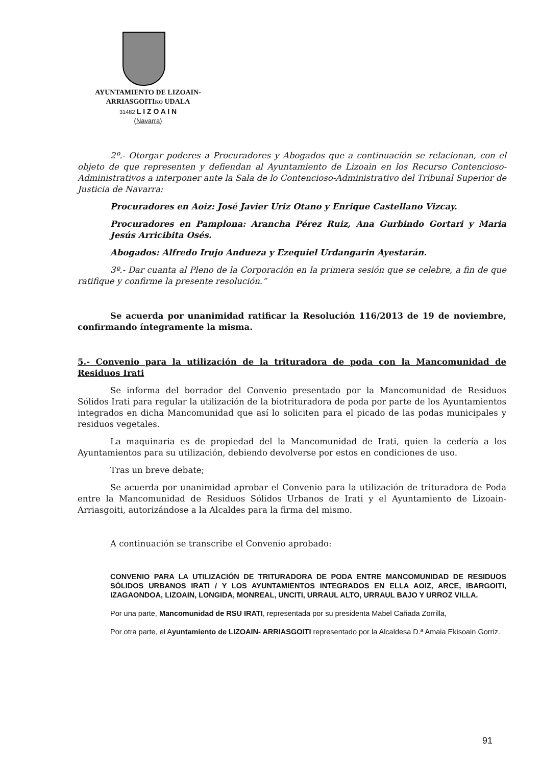AYUNTAMIENTO DE LIZOAIN-
ARRIASGOITIKO UDALA
31482 L I Z O A I N
(Navarra)
2º.- Otorgar poderes a Procuradores y Abogados que a continuación se relacionan, con el objeto de que representen y defiendan al Ayuntamiento de Lizoain en los Recurso Contencioso- Administrativos a interponer ante la Sala de lo Contencioso-Administrativo del Tribunal Superior de Justicia de Navarra:
Procuradores en Aoiz: José Javier Uriz Otano y Enrique Castellano Vizcay.
Procuradores en Pamplona: Arancha Pérez Ruiz, Ana Gurbindo Gortari y Maria Jesús Arricibita Osés.
Abogados: Alfredo Irujo Andueza y Ezequiel Urdangarin Ayestarán.
3º.- Dar cuanta al Pleno de la Corporación en la primera sesión que se celebre, a fin de que ratifique y confirme la presente resolución.”
Se acuerda por unanimidad ratificar la Resolución 116/2013 de 19 de noviembre, confirmando íntegramente la misma.
5.- Convenio para la utilización de la trituradora de poda con la Mancomunidad de Residuos Irati
Se informa del borrador del Convenio presentado por la Mancomunidad de Residuos Sólidos Irati para regular la utilización de la biotrituradora de poda por parte de los Ayuntamientos integrados en dicha Mancomunidad que así lo soliciten para el picado de las podas municipales y residuos vegetales.
La maquinaria es de propiedad del la Mancomunidad de Irati, quien la cedería a los Ayuntamientos para su utilización, debiendo devolverse por estos en condiciones de uso.
Tras un breve debate;
Se acuerda por unanimidad aprobar el Convenio para la utilización de trituradora de Poda entre la Mancomunidad de Residuos Sólidos Urbanos de Irati y el Ayuntamiento de Lizoain- Arriasgoiti, autorizándose a la Alcaldes para la firma del mismo.
A continuación se transcribe el Convenio aprobado:
CONVENIO PARA LA UTILIZACIÓN DE TRITURADORA DE PODA ENTRE MANCOMUNIDAD DE RESIDUOS SÓLIDOS URBANOS IRATI / Y LOS AYUNTAMIENTOS INTEGRADOS EN ELLA AOIZ, ARCE, IBARGOITI, IZAGAONDOA, LIZOAIN, LONGIDA, MONREAL, UNCITI, URRAUL ALTO, URRAUL BAJO Y URROZ VILLA.
Por una parte, Mancomunidad de RSU IRATI, representada por su presidenta Mabel Cañada Zorrilla,
Por otra parte, el Ayuntamiento de LIZOAIN- ARRIASGOITI representado por la Alcaldesa D.ª Amaia Ekisoain Gorriz.
91